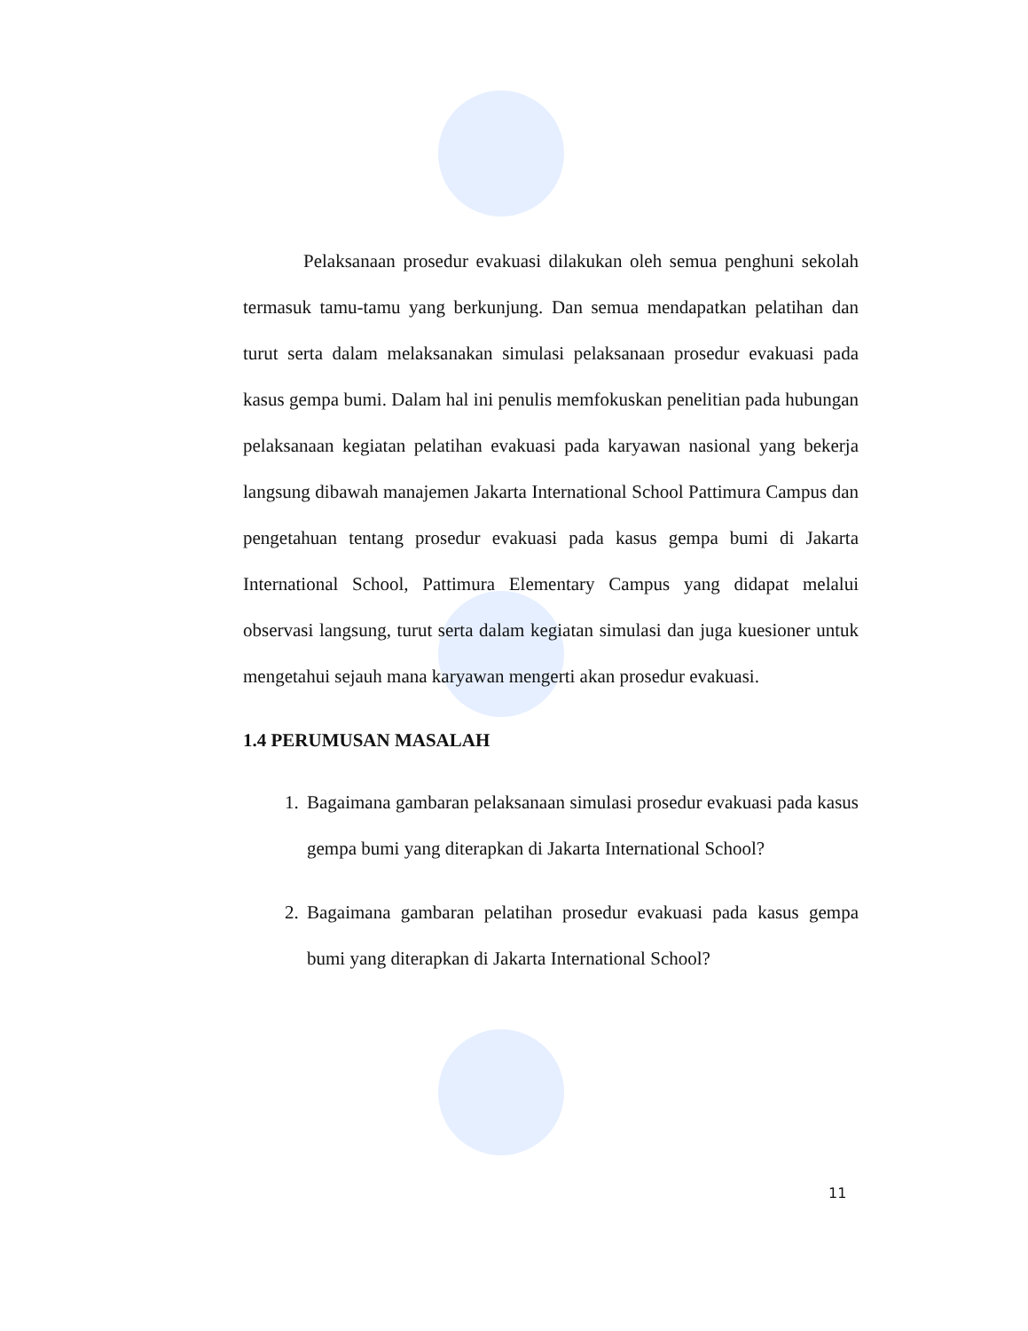Pelaksanaan prosedur evakuasi dilakukan oleh semua penghuni sekolah termasuk tamu-tamu yang berkunjung. Dan semua mendapatkan pelatihan dan turut serta dalam melaksanakan simulasi pelaksanaan prosedur evakuasi pada kasus gempa bumi. Dalam hal ini penulis memfokuskan penelitian pada hubungan pelaksanaan kegiatan pelatihan evakuasi pada karyawan nasional yang bekerja langsung dibawah manajemen Jakarta International School Pattimura Campus dan pengetahuan tentang prosedur evakuasi pada kasus gempa bumi di Jakarta International School, Pattimura Elementary Campus yang didapat melalui observasi langsung, turut serta dalam kegiatan simulasi dan juga kuesioner untuk mengetahui sejauh mana karyawan mengerti akan prosedur evakuasi.
1.4 PERUMUSAN MASALAH
1. Bagaimana gambaran pelaksanaan simulasi prosedur evakuasi pada kasus gempa bumi yang diterapkan di Jakarta International School?
2. Bagaimana gambaran pelatihan prosedur evakuasi pada kasus gempa bumi yang diterapkan di Jakarta International School?
11